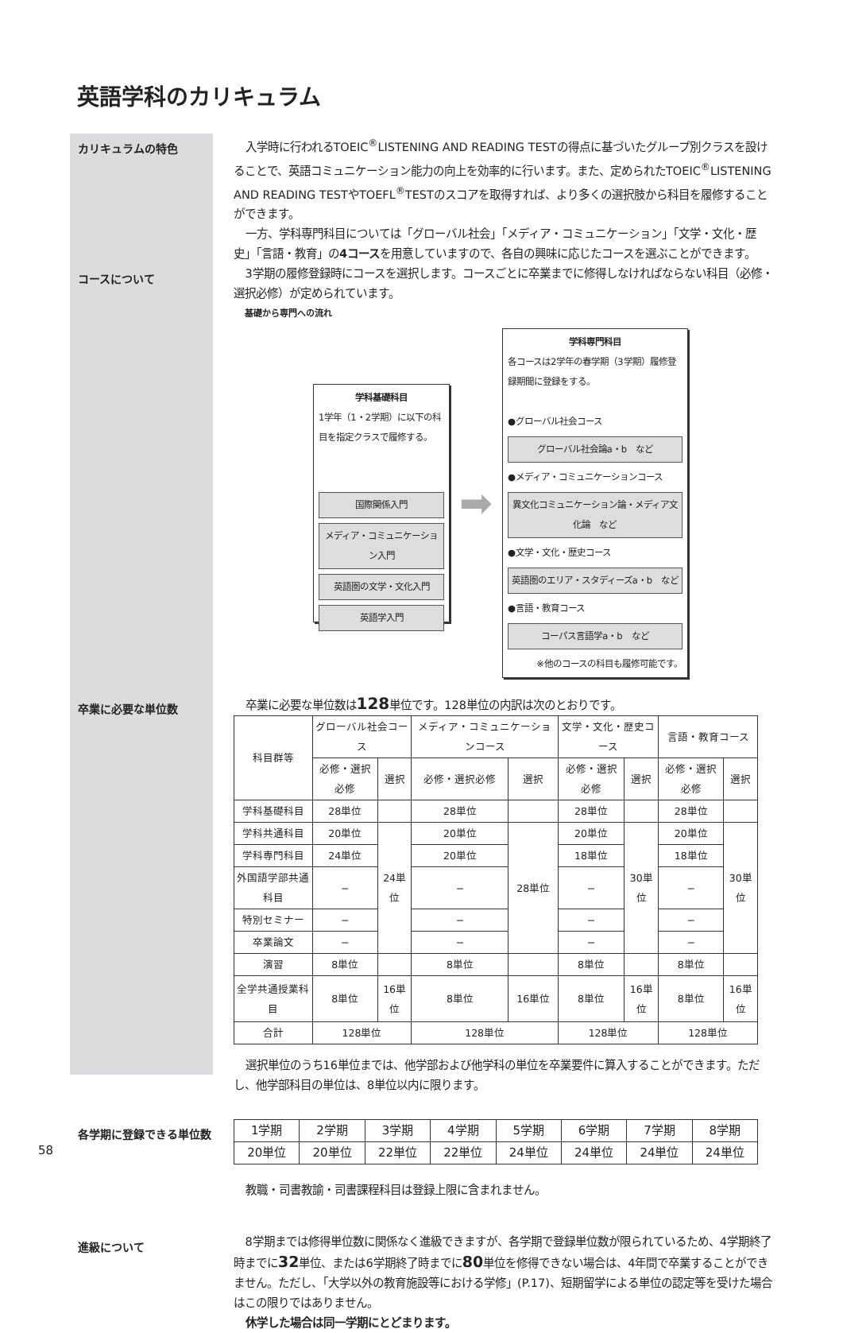英語学科のカリキュラム
カリキュラムの特色
入学時に行われるTOEIC<sup>®</sup>LISTENING AND READING TESTの得点に基づいたグループ別クラスを設けることで、英語コミュニケーション能力の向上を効率的に行います。また、定められたTOEIC<sup>®</sup>LISTENING AND READING TESTやTOEFL<sup>®</sup>TESTのスコアを取得すれば、より多くの選択肢から科目を履修することができます。
一方、学科専門科目については「グローバル社会」「メディア・コミュニケーション」「文学・文化・歴史」「言語・教育」の4コースを用意していますので、各自の興味に応じたコースを選ぶことができます。
コースについて
3学期の履修登録時にコースを選択します。コースごとに卒業までに修得しなければならない科目（必修・選択必修）が定められています。
基礎から専門への流れ
学科基礎科目
1学年（1・2学期）に以下の科目を指定クラスで履修する。
国際関係入門
メディア・コミュニケーション入門
英語圏の文学・文化入門
英語学入門
➡
学科専門科目
各コースは2学年の春学期（3学期）履修登録期間に登録をする。
●グローバル社会コース
グローバル社会論a・b　など
●メディア・コミュニケーションコース
異文化コミュニケーション論・メディア文化論　など
●文学・文化・歴史コース
英語圏のエリア・スタディーズa・b　など
●言語・教育コース
コーパス言語学a・b　など
※他のコースの科目も履修可能です。
卒業に必要な単位数
卒業に必要な単位数は128単位です。128単位の内訳は次のとおりです。
| 科目群等 | グローバル社会コース | | メディア・コミュニケーションコース | | 文学・文化・歴史コース | | 言語・教育コース | |
| --- | --- | --- | --- | --- | --- | --- | --- | --- |
| | 必修・選択必修 | 選択 | 必修・選択必修 | 選択 | 必修・選択必修 | 選択 | 必修・選択必修 | 選択 |
| 学科基礎科目 | 28単位 | | 28単位 | | 28単位 | | 28単位 | |
| 学科共通科目 | 20単位 | 24単位 | 20単位 | 28単位 | 20単位 | 30単位 | 20単位 | 30単位 |
| 学科専門科目 | 24単位 | | 20単位 | | 18単位 | | 18単位 | |
| 外国語学部共通科目 | − | | − | | − | | − | |
| 特別セミナー | − | | − | | − | | − | |
| 卒業論文 | − | | − | | − | | − | |
| 演習 | 8単位 | | 8単位 | | 8単位 | | 8単位 | |
| 全学共通授業科目 | 8単位 | 16単位 | 8単位 | 16単位 | 8単位 | 16単位 | 8単位 | 16単位 |
| 合計 | 128単位 | | 128単位 | | 128単位 | | 128単位 | |
選択単位のうち16単位までは、他学部および他学科の単位を卒業要件に算入することができます。ただし、他学部科目の単位は、8単位以内に限ります。
各学期に登録できる単位数
| 1学期 | 2学期 | 3学期 | 4学期 | 5学期 | 6学期 | 7学期 | 8学期 |
| 20単位 | 20単位 | 22単位 | 22単位 | 24単位 | 24単位 | 24単位 | 24単位 |
教職・司書教諭・司書課程科目は登録上限に含まれません。
進級について
8学期までは修得単位数に関係なく進級できますが、各学期で登録単位数が限られているため、4学期終了時までに32単位、または6学期終了時までに80単位を修得できない場合は、4年間で卒業することができません。ただし、「大学以外の教育施設等における学修」(P.17)、短期留学による単位の認定等を受けた場合はこの限りではありません。
休学した場合は同一学期にとどまります。
58